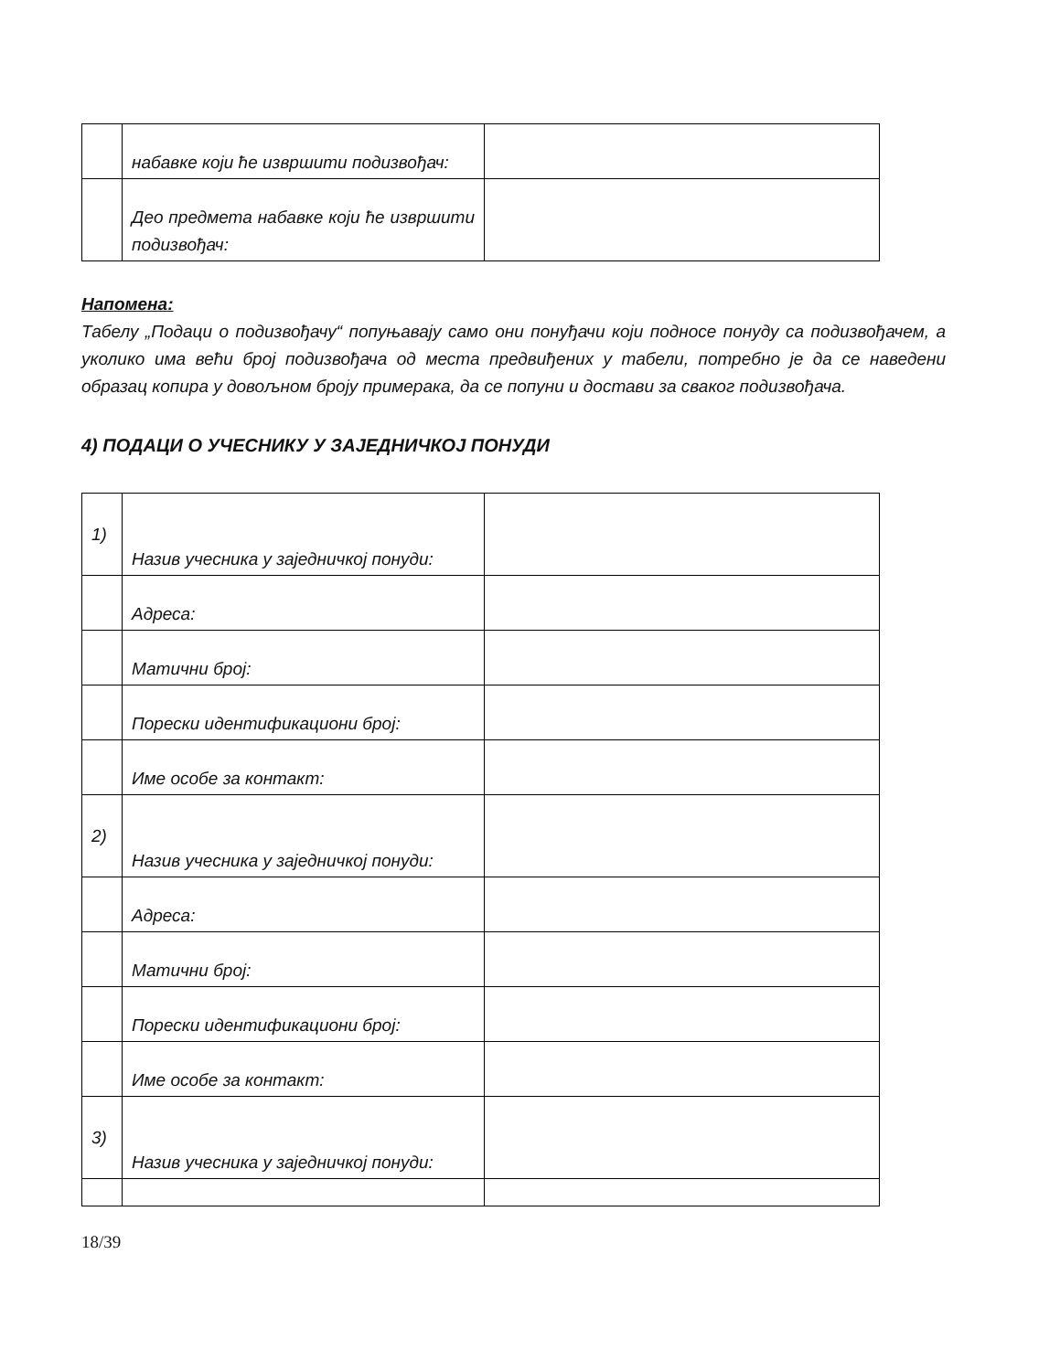| | набавке који ће извршити подизвођач: | |
| | Део предмета набавке који ће извршити подизвођач: | |
Напомена:
Табелу „Подаци о подизвођачу“ попуњавају само они понуђачи који подносе понуду са подизвођачем, а уколико има већи број подизвођача од места предвиђених у табели, потребно је да се наведени образац копира у довољном броју примерака, да се попуни и достави за сваког подизвођача.
4) ПОДАЦИ О УЧЕСНИКУ У ЗАЈЕДНИЧКОЈ ПОНУДИ
| 1) | Назив учесника у заједничкој понуди: | |
| | Адреса: | |
| | Матични број: | |
| | Порески идентификациони број: | |
| | Име особе за контакт: | |
| 2) | Назив учесника у заједничкој понуди: | |
| | Адреса: | |
| | Матични број: | |
| | Порески идентификациони број: | |
| | Име особе за контакт: | |
| 3) | Назив учесника у заједничкој понуди: | |
18/39